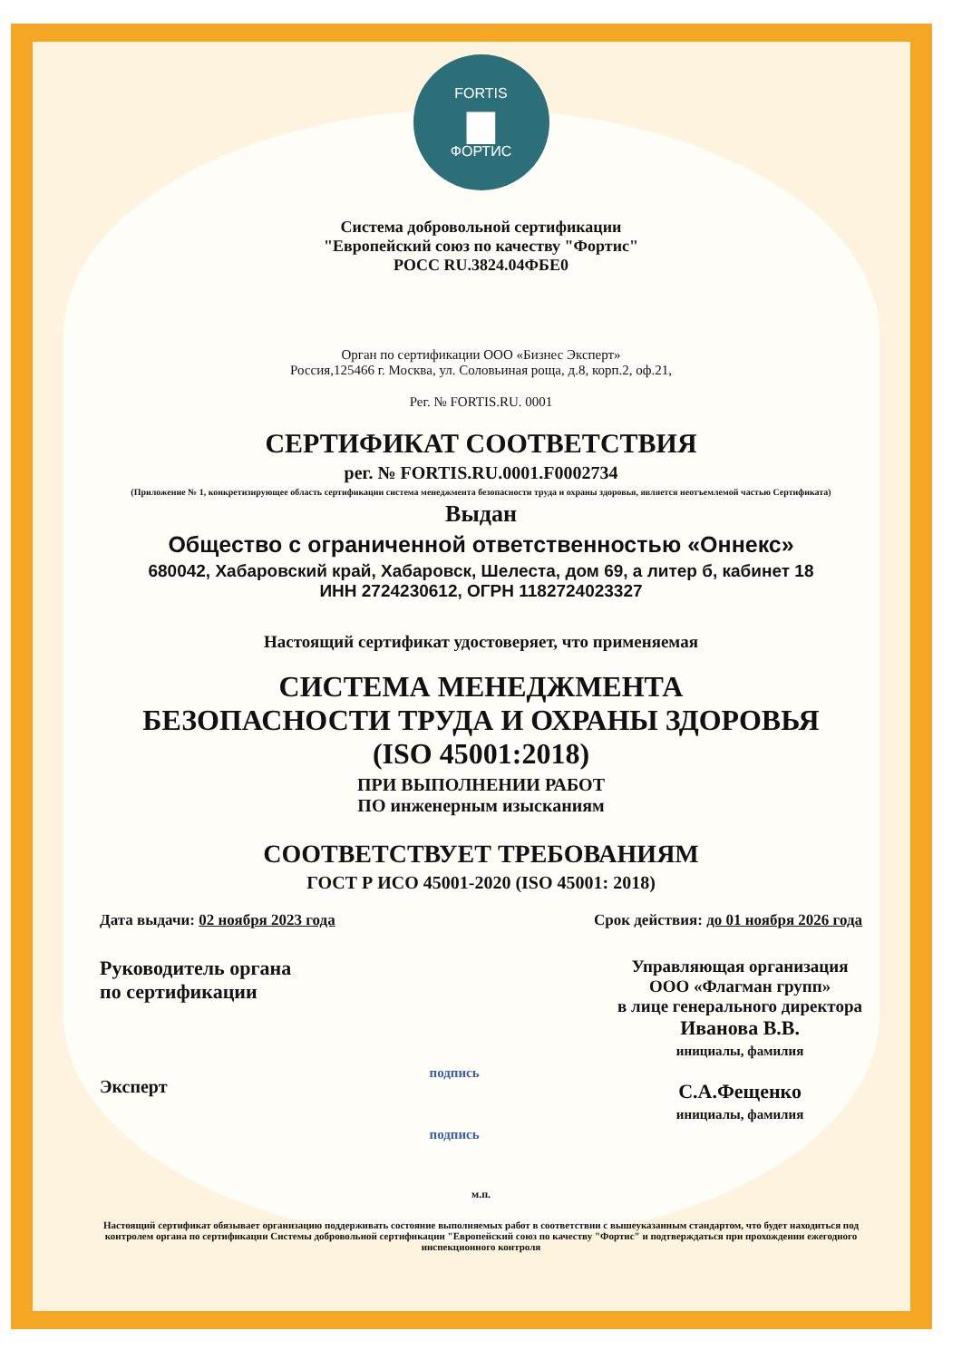FORTIS
▆
ФОРТИС
Система добровольной сертификации
"Европейский союз по качеству "Фортис"
РОСС RU.3824.04ФБЕ0
Орган по сертификации ООО «Бизнес Эксперт»
Россия,125466 г. Москва, ул. Соловьиная роща, д.8, корп.2, оф.21,
Рег. № FORTIS.RU. 0001
СЕРТИФИКАТ СООТВЕТСТВИЯ
рег. № FORTIS.RU.0001.F0002734
(Приложение № 1, конкретизирующее область сертификации система менеджмента безопасности труда и охраны здоровья, является неотъемлемой частью Сертификата)
Выдан
Общество с ограниченной ответственностью «Оннекс»
680042, Хабаровский край, Хабаровск, Шелеста, дом 69, а литер б, кабинет 18
ИНН 2724230612, ОГРН 1182724023327
Настоящий сертификат удостоверяет, что применяемая
СИСТЕМА МЕНЕДЖМЕНТА
БЕЗОПАСНОСТИ ТРУДА И ОХРАНЫ ЗДОРОВЬЯ
(ISO 45001:2018)
ПРИ ВЫПОЛНЕНИИ РАБОТ
ПО инженерным изысканиям
СООТВЕТСТВУЕТ ТРЕБОВАНИЯМ
ГОСТ Р ИСО 45001-2020 (ISO 45001: 2018)
Дата выдачи: 02 ноября 2023 года Срок действия: до 01 ноября 2026 года
Руководитель органа
по сертификации
Эксперт
подпись
подпись
Управляющая организация
ООО «Флагман групп»
в лице генерального директора
Иванова В.В.
инициалы, фамилия
С.А.Фещенко
инициалы, фамилия
м.п.
Настоящий сертификат обязывает организацию поддерживать состояние выполняемых работ в соответствии с вышеуказанным стандартом, что будет находиться под контролем органа по сертификации Системы добровольной сертификации "Европейский союз по качеству "Фортис" и подтверждаться при прохождении ежегодного инспекционного контроля